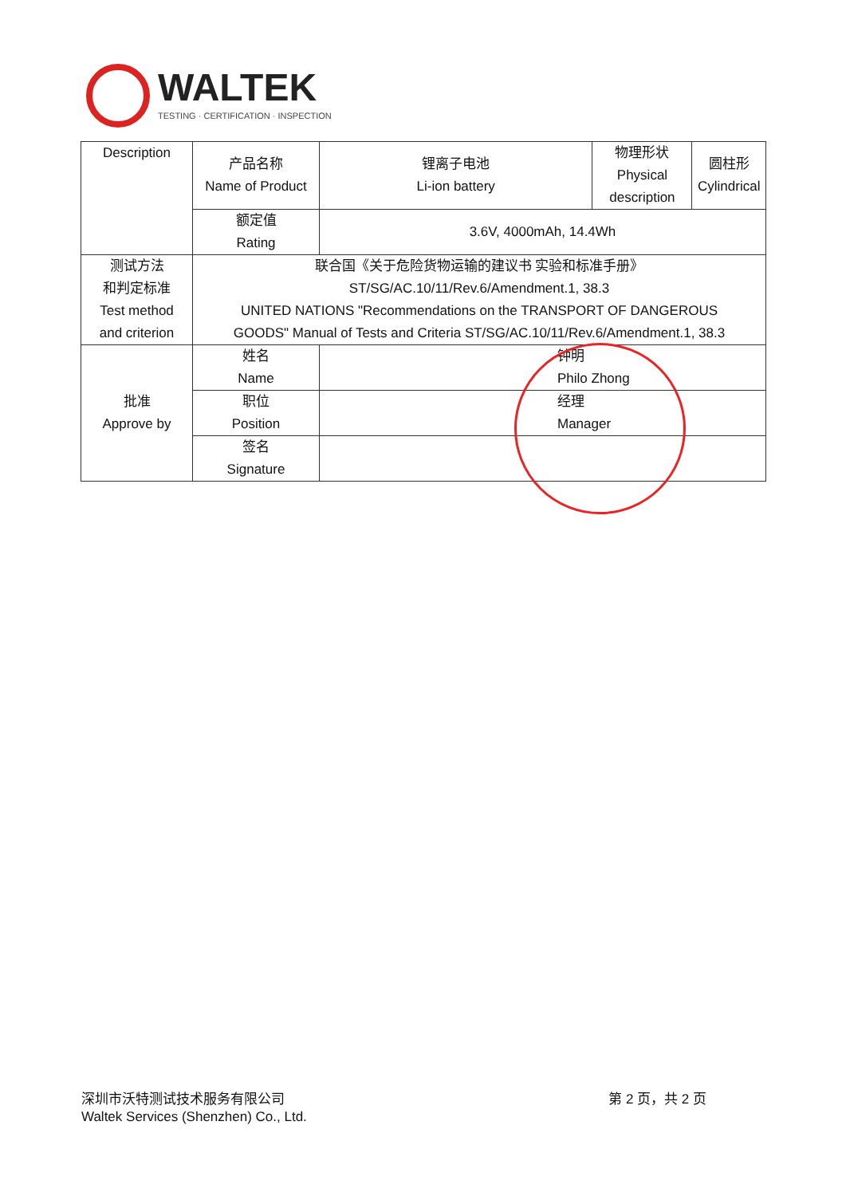WALTEK
TESTING · CERTIFICATION · INSPECTION
| Description | 产品名称 Name of Product | 锂离子电池 Li-ion battery | 物理形状 Physical description | 圆柱形 Cylindrical |
| | 额定值 Rating | 3.6V, 4000mAh, 14.4Wh | | |
| 测试方法 和判定标准 Test method and criterion | 联合国《关于危险货物运输的建议书 实验和标准手册》 ST/SG/AC.10/11/Rev.6/Amendment.1, 38.3 UNITED NATIONS "Recommendations on the TRANSPORT OF DANGEROUS GOODS" Manual of Tests and Criteria ST/SG/AC.10/11/Rev.6/Amendment.1, 38.3 | | | |
| 批准 Approve by | 姓名 Name | 钟明 Philo Zhong | | |
| | 职位 Position | 经理 Manager | | |
| | 签名 Signature | | | |
深圳市沃特测试技术服务有限公司
Waltek Services (Shenzhen) Co., Ltd.
第 2 页，共 2 页